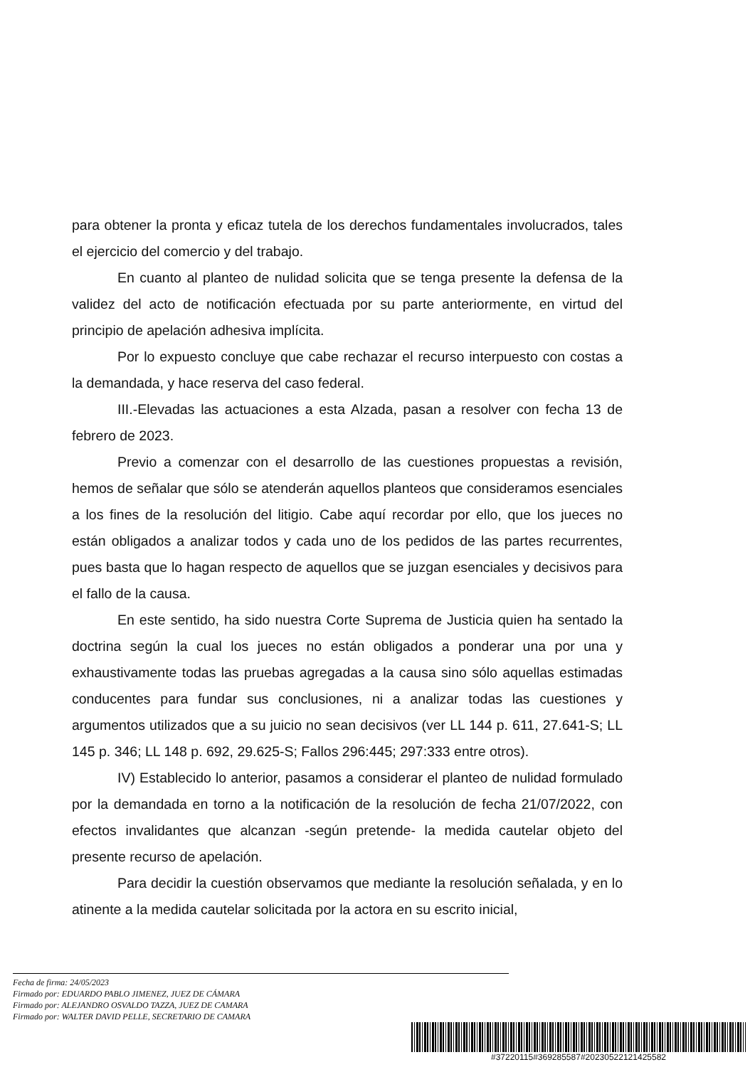para obtener la pronta y eficaz tutela de los derechos fundamentales involucrados, tales el ejercicio del comercio y del trabajo.
En cuanto al planteo de nulidad solicita que se tenga presente la defensa de la validez del acto de notificación efectuada por su parte anteriormente, en virtud del principio de apelación adhesiva implícita.
Por lo expuesto concluye que cabe rechazar el recurso interpuesto con costas a la demandada, y hace reserva del caso federal.
III.-Elevadas las actuaciones a esta Alzada, pasan a resolver con fecha 13 de febrero de 2023.
Previo a comenzar con el desarrollo de las cuestiones propuestas a revisión, hemos de señalar que sólo se atenderán aquellos planteos que consideramos esenciales a los fines de la resolución del litigio. Cabe aquí recordar por ello, que los jueces no están obligados a analizar todos y cada uno de los pedidos de las partes recurrentes, pues basta que lo hagan respecto de aquellos que se juzgan esenciales y decisivos para el fallo de la causa.
En este sentido, ha sido nuestra Corte Suprema de Justicia quien ha sentado la doctrina según la cual los jueces no están obligados a ponderar una por una y exhaustivamente todas las pruebas agregadas a la causa sino sólo aquellas estimadas conducentes para fundar sus conclusiones, ni a analizar todas las cuestiones y argumentos utilizados que a su juicio no sean decisivos (ver LL 144 p. 611, 27.641-S; LL 145 p. 346; LL 148 p. 692, 29.625-S; Fallos 296:445; 297:333 entre otros).
IV) Establecido lo anterior, pasamos a considerar el planteo de nulidad formulado por la demandada en torno a la notificación de la resolución de fecha 21/07/2022, con efectos invalidantes que alcanzan -según pretende- la medida cautelar objeto del presente recurso de apelación.
Para decidir la cuestión observamos que mediante la resolución señalada, y en lo atinente a la medida cautelar solicitada por la actora en su escrito inicial,
Fecha de firma: 24/05/2023
Firmado por: EDUARDO PABLO JIMENEZ, JUEZ DE CÁMARA
Firmado por: ALEJANDRO OSVALDO TAZZA, JUEZ DE CAMARA
Firmado por: WALTER DAVID PELLE, SECRETARIO DE CAMARA
#37220115#369285587#20230522121425582